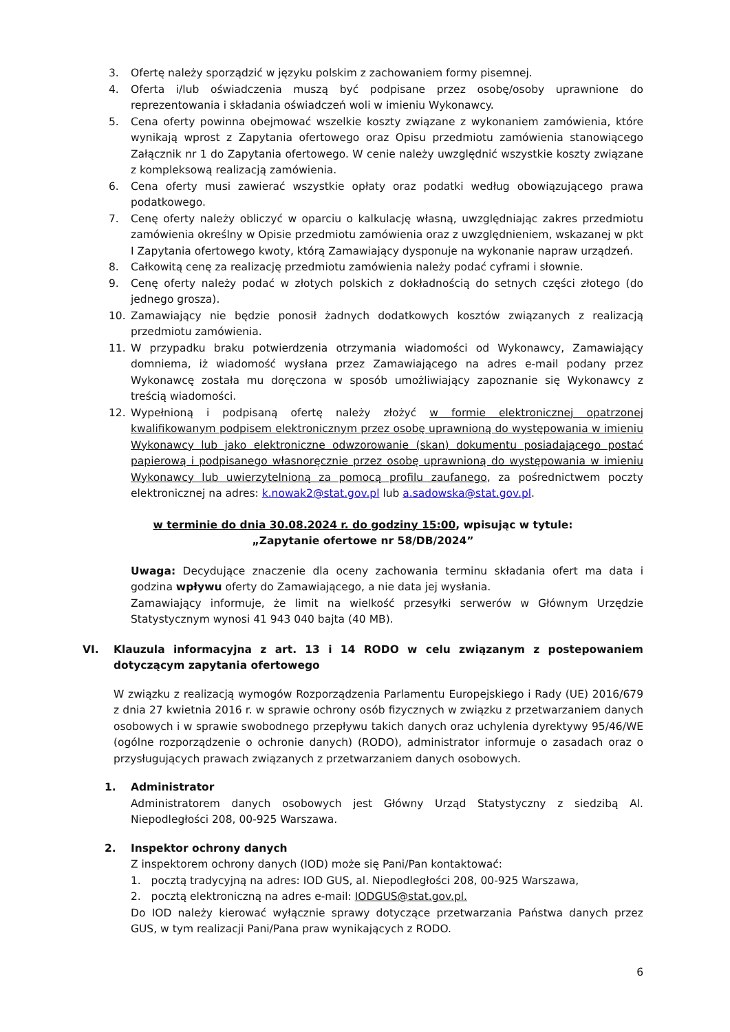3. Ofertę należy sporządzić w języku polskim z zachowaniem formy pisemnej.
4. Oferta i/lub oświadczenia muszą być podpisane przez osobę/osoby uprawnione do reprezentowania i składania oświadczeń woli w imieniu Wykonawcy.
5. Cena oferty powinna obejmować wszelkie koszty związane z wykonaniem zamówienia, które wynikają wprost z Zapytania ofertowego oraz Opisu przedmiotu zamówienia stanowiącego Załącznik nr 1 do Zapytania ofertowego. W cenie należy uwzględnić wszystkie koszty związane z kompleksową realizacją zamówienia.
6. Cena oferty musi zawierać wszystkie opłaty oraz podatki według obowiązującego prawa podatkowego.
7. Cenę oferty należy obliczyć w oparciu o kalkulację własną, uwzględniając zakres przedmiotu zamówienia określny w Opisie przedmiotu zamówienia oraz z uwzględnieniem, wskazanej w pkt I Zapytania ofertowego kwoty, którą Zamawiający dysponuje na wykonanie napraw urządzeń.
8. Całkowitą cenę za realizację przedmiotu zamówienia należy podać cyframi i słownie.
9. Cenę oferty należy podać w złotych polskich z dokładnością do setnych części złotego (do jednego grosza).
10. Zamawiający nie będzie ponosił żadnych dodatkowych kosztów związanych z realizacją przedmiotu zamówienia.
11. W przypadku braku potwierdzenia otrzymania wiadomości od Wykonawcy, Zamawiający domniema, iż wiadomość wysłana przez Zamawiającego na adres e-mail podany przez Wykonawcę została mu doręczona w sposób umożliwiający zapoznanie się Wykonawcy z treścią wiadomości.
12. Wypełnioną i podpisaną ofertę należy złożyć w formie elektronicznej opatrzonej kwalifikowanym podpisem elektronicznym przez osobę uprawnioną do występowania w imieniu Wykonawcy lub jako elektroniczne odwzorowanie (skan) dokumentu posiadającego postać papierową i podpisanego własnoręcznie przez osobę uprawnioną do występowania w imieniu Wykonawcy lub uwierzytelnioną za pomocą profilu zaufanego, za pośrednictwem poczty elektronicznej na adres: k.nowak2@stat.gov.pl lub a.sadowska@stat.gov.pl.
w terminie do dnia 30.08.2024 r. do godziny 15:00, wpisując w tytule:
„Zapytanie ofertowe nr 58/DB/2024”
Uwaga: Decydujące znaczenie dla oceny zachowania terminu składania ofert ma data i godzina wpływu oferty do Zamawiającego, a nie data jej wysłania.
Zamawiający informuje, że limit na wielkość przesyłki serwerów w Głównym Urzędzie Statystycznym wynosi 41 943 040 bajta (40 MB).
VI. Klauzula informacyjna z art. 13 i 14 RODO w celu związanym z postepowaniem dotyczącym zapytania ofertowego
W związku z realizacją wymogów Rozporządzenia Parlamentu Europejskiego i Rady (UE) 2016/679 z dnia 27 kwietnia 2016 r. w sprawie ochrony osób fizycznych w związku z przetwarzaniem danych osobowych i w sprawie swobodnego przepływu takich danych oraz uchylenia dyrektywy 95/46/WE (ogólne rozporządzenie o ochronie danych) (RODO), administrator informuje o zasadach oraz o przysługujących prawach związanych z przetwarzaniem danych osobowych.
1. Administrator
Administratorem danych osobowych jest Główny Urząd Statystyczny z siedzibą Al. Niepodległości 208, 00-925 Warszawa.
2. Inspektor ochrony danych
Z inspektorem ochrony danych (IOD) może się Pani/Pan kontaktować:
1. pocztą tradycyjną na adres: IOD GUS, al. Niepodległości 208, 00-925 Warszawa,
2. pocztą elektroniczną na adres e-mail: IODGUS@stat.gov.pl.
Do IOD należy kierować wyłącznie sprawy dotyczące przetwarzania Państwa danych przez GUS, w tym realizacji Pani/Pana praw wynikających z RODO.
6